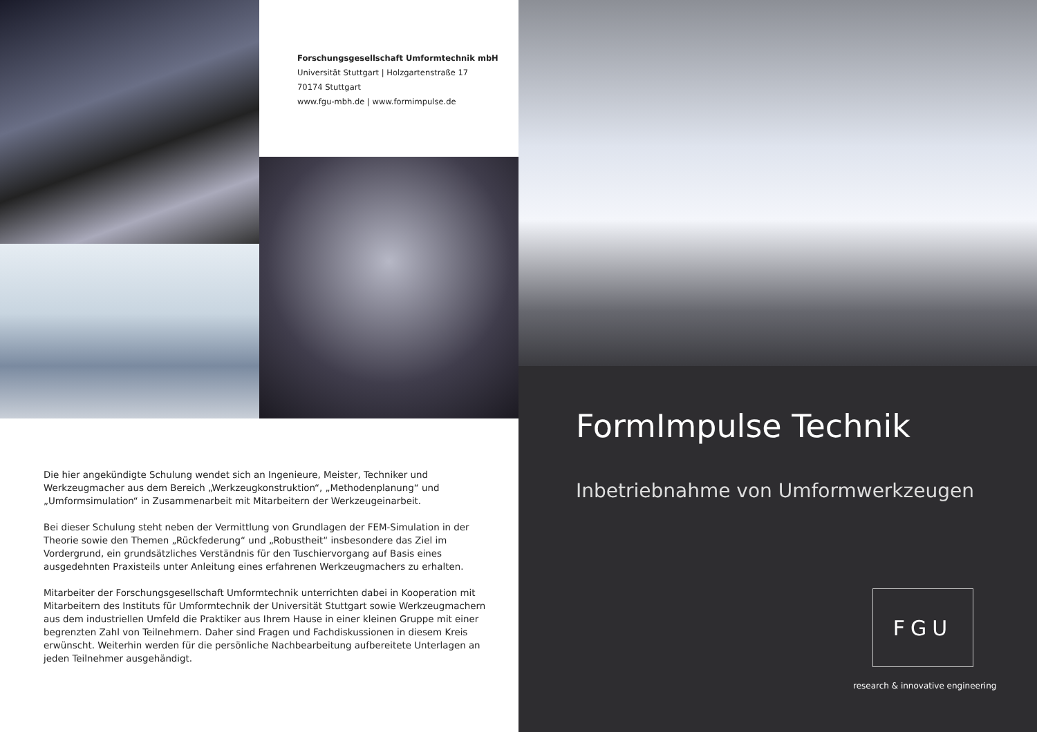Forschungsgesellschaft Umformtechnik mbH
Universität Stuttgart | Holzgartenstraße 17
70174 Stuttgart
www.fgu-mbh.de | www.formimpulse.de
Die hier angekündigte Schulung wendet sich an Ingenieure, Meister, Techniker und Werkzeugmacher aus dem Bereich „Werkzeugkonstruktion“, „Methodenplanung“ und „Umformsimulation“ in Zusammenarbeit mit Mitarbeitern der Werkzeugeinarbeit.
Bei dieser Schulung steht neben der Vermittlung von Grundlagen der FEM-Simulation in der Theorie sowie den Themen „Rückfederung“ und „Robustheit“ insbesondere das Ziel im Vordergrund, ein grundsätzliches Verständnis für den Tuschiervorgang auf Basis eines ausgedehnten Praxisteils unter Anleitung eines erfahrenen Werkzeugmachers zu erhalten.
Mitarbeiter der Forschungsgesellschaft Umformtechnik unterrichten dabei in Kooperation mit Mitarbeitern des Instituts für Umformtechnik der Universität Stuttgart sowie Werkzeugmachern aus dem industriellen Umfeld die Praktiker aus Ihrem Hause in einer kleinen Gruppe mit einer begrenzten Zahl von Teilnehmern. Daher sind Fragen und Fachdiskussionen in diesem Kreis erwünscht. Weiterhin werden für die persönliche Nachbearbeitung aufbereitete Unterlagen an jeden Teilnehmer ausgehändigt.
FormImpulse Technik
Inbetriebnahme von Umformwerkzeugen
FGU
research & innovative engineering